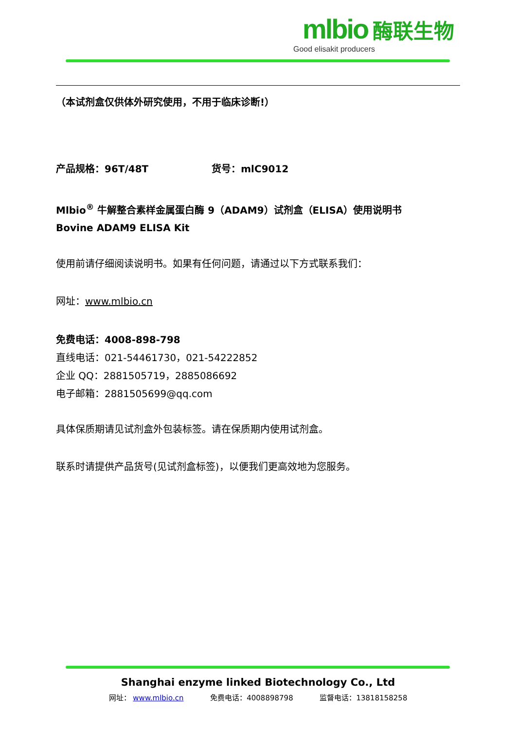mlbio 酶联生物
Good elisakit producers
（本试剂盒仅供体外研究使用，不用于临床诊断!）
产品规格：96T/48T 货号：mlC9012
Mlbio<sup>®</sup> 牛解整合素样金属蛋白酶 9（ADAM9）试剂盒（ELISA）使用说明书
Bovine ADAM9 ELISA Kit
使用前请仔细阅读说明书。如果有任何问题，请通过以下方式联系我们：
网址：www.mlbio.cn
免费电话：4008-898-798
直线电话：021-54461730，021-54222852
企业 QQ：2881505719，2885086692
电子邮箱：2881505699@qq.com
具体保质期请见试剂盒外包装标签。请在保质期内使用试剂盒。
联系时请提供产品货号(见试剂盒标签)，以便我们更高效地为您服务。
Shanghai enzyme linked Biotechnology Co., Ltd
网址： www.mlbio.cn 免费电话：4008898798 监督电话：13818158258